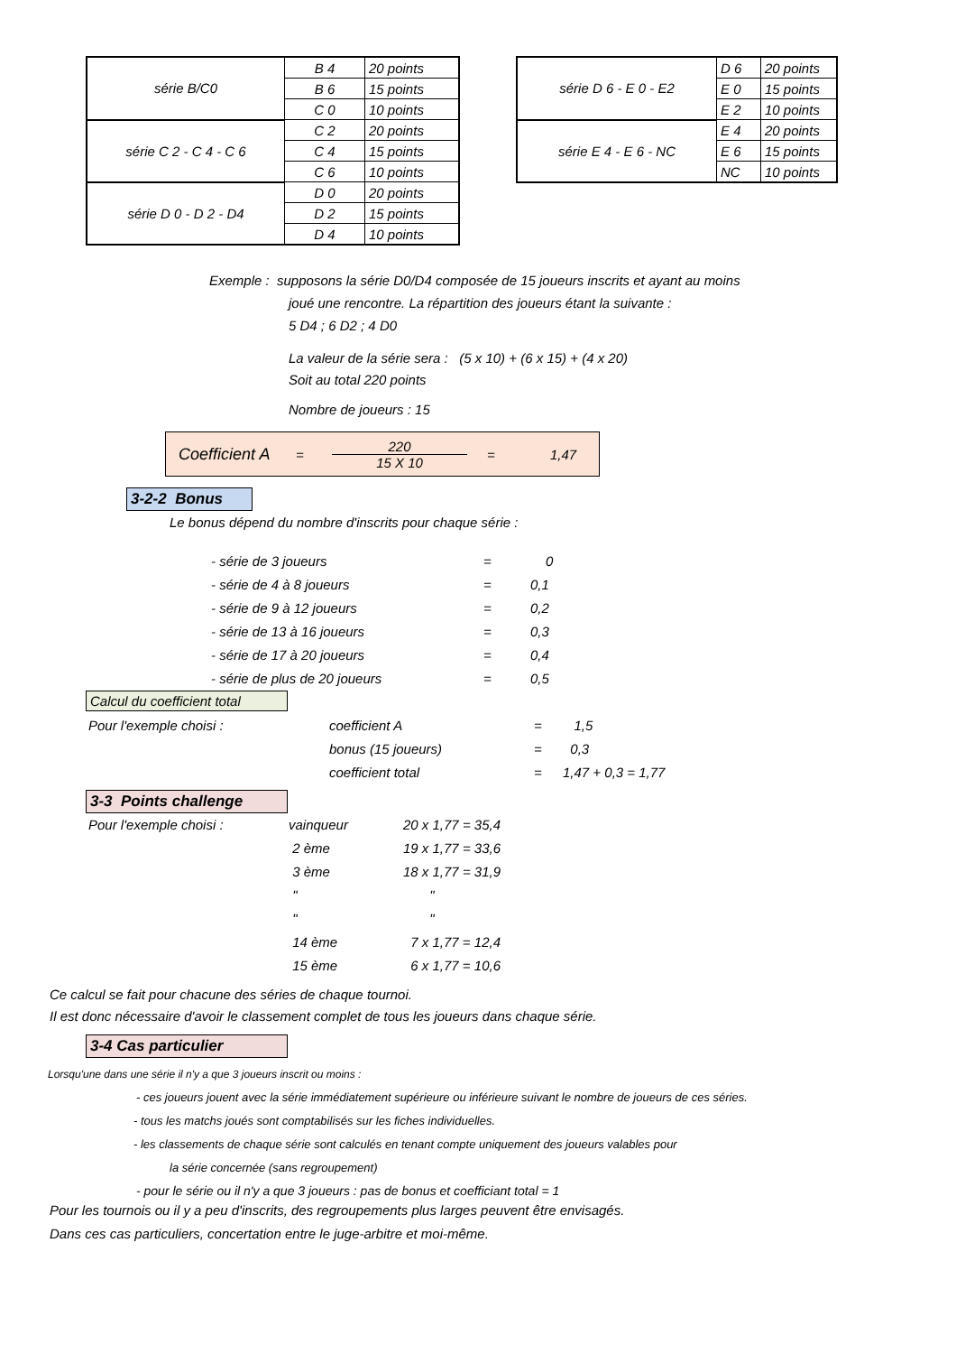| série B/C0 | B 4 | 20 points |
| | B 6 | 15 points |
| | C 0 | 10 points |
| série C 2 - C 4 - C 6 | C 2 | 20 points |
| | C 4 | 15 points |
| | C 6 | 10 points |
| série D 0 - D 2 - D4 | D 0 | 20 points |
| | D 2 | 15 points |
| | D 4 | 10 points |
| série D 6 - E 0 - E2 | D 6 | 20 points |
| | E 0 | 15 points |
| | E 2 | 10 points |
| série E 4 - E 6 - NC | E 4 | 20 points |
| | E 6 | 15 points |
| | NC | 10 points |
Exemple : supposons la série D0/D4 composée de 15 joueurs inscrits et ayant au moins
joué une rencontre. La répartition des joueurs étant la suivante :
5 D4 ; 6 D2 ; 4 D0
La valeur de la série sera : (5 x 10) + (6 x 15) + (4 x 20)
Soit au total 220 points
Nombre de joueurs : 15
Coefficient A = 220 15 X 10 = 1,47
3-2-2 Bonus
Le bonus dépend du nombre d'inscrits pour chaque série :
| - série de 3 joueurs | = | 0 |
| - série de 4 à 8 joueurs | = | 0,1 |
| - série de 9 à 12 joueurs | = | 0,2 |
| - série de 13 à 16 joueurs | = | 0,3 |
| - série de 17 à 20 joueurs | = | 0,4 |
| - série de plus de 20 joueurs | = | 0,5 |
Calcul du coefficient total
| Pour l'exemple choisi : | coefficient A | = | 1,5 |
| | bonus (15 joueurs) | = | 0,3 |
| | coefficient total | = | 1,47 + 0,3 = 1,77 |
3-3 Points challenge
| Pour l'exemple choisi : | vainqueur | 20 x 1,77 = 35,4 |
| | 2 ème | 19 x 1,77 = 33,6 |
| | 3 ème | 18 x 1,77 = 31,9 |
| | " | " |
| | " | " |
| | 14 ème | 7 x 1,77 = 12,4 |
| | 15 ème | 6 x 1,77 = 10,6 |
Ce calcul se fait pour chacune des séries de chaque tournoi.
Il est donc nécessaire d'avoir le classement complet de tous les joueurs dans chaque série.
3-4 Cas particulier
Lorsqu'une dans une série il n'y a que 3 joueurs inscrit ou moins :
- ces joueurs jouent avec la série immédiatement supérieure ou inférieure suivant le nombre de joueurs de ces séries.
- tous les matchs joués sont comptabilisés sur les fiches individuelles.
- les classements de chaque série sont calculés en tenant compte uniquement des joueurs valables pour
la série concernée (sans regroupement)
- pour le série ou il n'y a que 3 joueurs : pas de bonus et coefficiant total = 1
Pour les tournois ou il y a peu d'inscrits, des regroupements plus larges peuvent être envisagés.
Dans ces cas particuliers, concertation entre le juge-arbitre et moi-même.